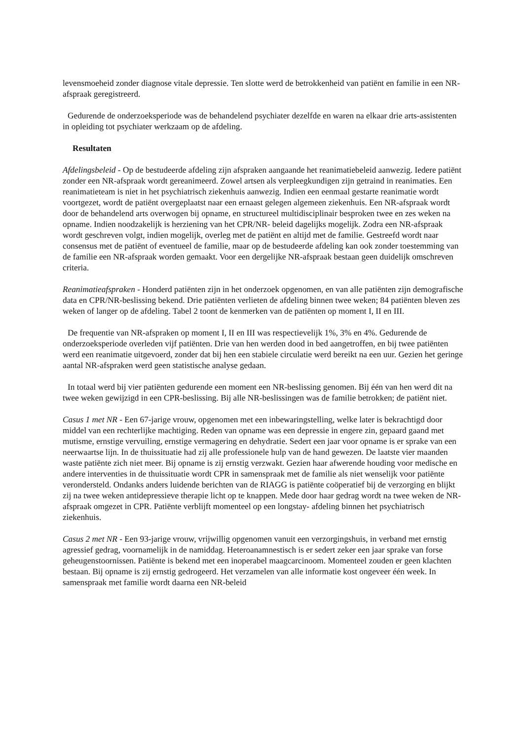levensmoeheid zonder diagnose vitale depressie. Ten slotte werd de betrokkenheid van patiënt en familie in een NR-afspraak geregistreerd.
Gedurende de onderzoeksperiode was de behandelend psychiater dezelfde en waren na elkaar drie arts-assistenten in opleiding tot psychiater werkzaam op de afdeling.
Resultaten
Afdelingsbeleid - Op de bestudeerde afdeling zijn afspraken aangaande het reanimatiebeleid aanwezig. Iedere patiënt zonder een NR-afspraak wordt gereanimeerd. Zowel artsen als verpleegkundigen zijn getraind in reanimaties. Een reanimatieteam is niet in het psychiatrisch ziekenhuis aanwezig. Indien een eenmaal gestarte reanimatie wordt voortgezet, wordt de patiënt overgeplaatst naar een ernaast gelegen algemeen ziekenhuis. Een NR-afspraak wordt door de behandelend arts overwogen bij opname, en structureel multidisciplinair besproken twee en zes weken na opname. Indien noodzakelijk is herziening van het CPR/NR- beleid dagelijks mogelijk. Zodra een NR-afspraak wordt geschreven volgt, indien mogelijk, overleg met de patiënt en altijd met de familie. Gestreefd wordt naar consensus met de patiënt of eventueel de familie, maar op de bestudeerde afdeling kan ook zonder toestemming van de familie een NR-afspraak worden gemaakt. Voor een dergelijke NR-afspraak bestaan geen duidelijk omschreven criteria.
Reanimatieafspraken - Honderd patiënten zijn in het onderzoek opgenomen, en van alle patiënten zijn demografische data en CPR/NR-beslissing bekend. Drie patiënten verlieten de afdeling binnen twee weken; 84 patiënten bleven zes weken of langer op de afdeling. Tabel 2 toont de kenmerken van de patiënten op moment I, II en III.
De frequentie van NR-afspraken op moment I, II en III was respectievelijk 1%, 3% en 4%. Gedurende de onderzoeksperiode overleden vijf patiënten. Drie van hen werden dood in bed aangetroffen, en bij twee patiënten werd een reanimatie uitgevoerd, zonder dat bij hen een stabiele circulatie werd bereikt na een uur. Gezien het geringe aantal NR-afspraken werd geen statistische analyse gedaan.
In totaal werd bij vier patiënten gedurende een moment een NR-beslissing genomen. Bij één van hen werd dit na twee weken gewijzigd in een CPR-beslissing. Bij alle NR-beslissingen was de familie betrokken; de patiënt niet.
Casus 1 met NR - Een 67-jarige vrouw, opgenomen met een inbewaringstelling, welke later is bekrachtigd door middel van een rechterlijke machtiging. Reden van opname was een depressie in engere zin, gepaard gaand met mutisme, ernstige vervuiling, ernstige vermagering en dehydratie. Sedert een jaar voor opname is er sprake van een neerwaartse lijn. In de thuissituatie had zij alle professionele hulp van de hand gewezen. De laatste vier maanden waste patiënte zich niet meer. Bij opname is zij ernstig verzwakt. Gezien haar afwerende houding voor medische en andere interventies in de thuissituatie wordt CPR in samenspraak met de familie als niet wenselijk voor patiënte verondersteld. Ondanks anders luidende berichten van de RIAGG is patiënte coöperatief bij de verzorging en blijkt zij na twee weken antidepressieve therapie licht op te knappen. Mede door haar gedrag wordt na twee weken de NR-afspraak omgezet in CPR. Patiënte verblijft momenteel op een longstay- afdeling binnen het psychiatrisch ziekenhuis.
Casus 2 met NR - Een 93-jarige vrouw, vrijwillig opgenomen vanuit een verzorgingshuis, in verband met ernstig agressief gedrag, voornamelijk in de namiddag. Heteroanamnestisch is er sedert zeker een jaar sprake van forse geheugenstoornissen. Patiënte is bekend met een inoperabel maagcarcinoom. Momenteel zouden er geen klachten bestaan. Bij opname is zij ernstig gedrogeerd. Het verzamelen van alle informatie kost ongeveer één week. In samenspraak met familie wordt daarna een NR-beleid